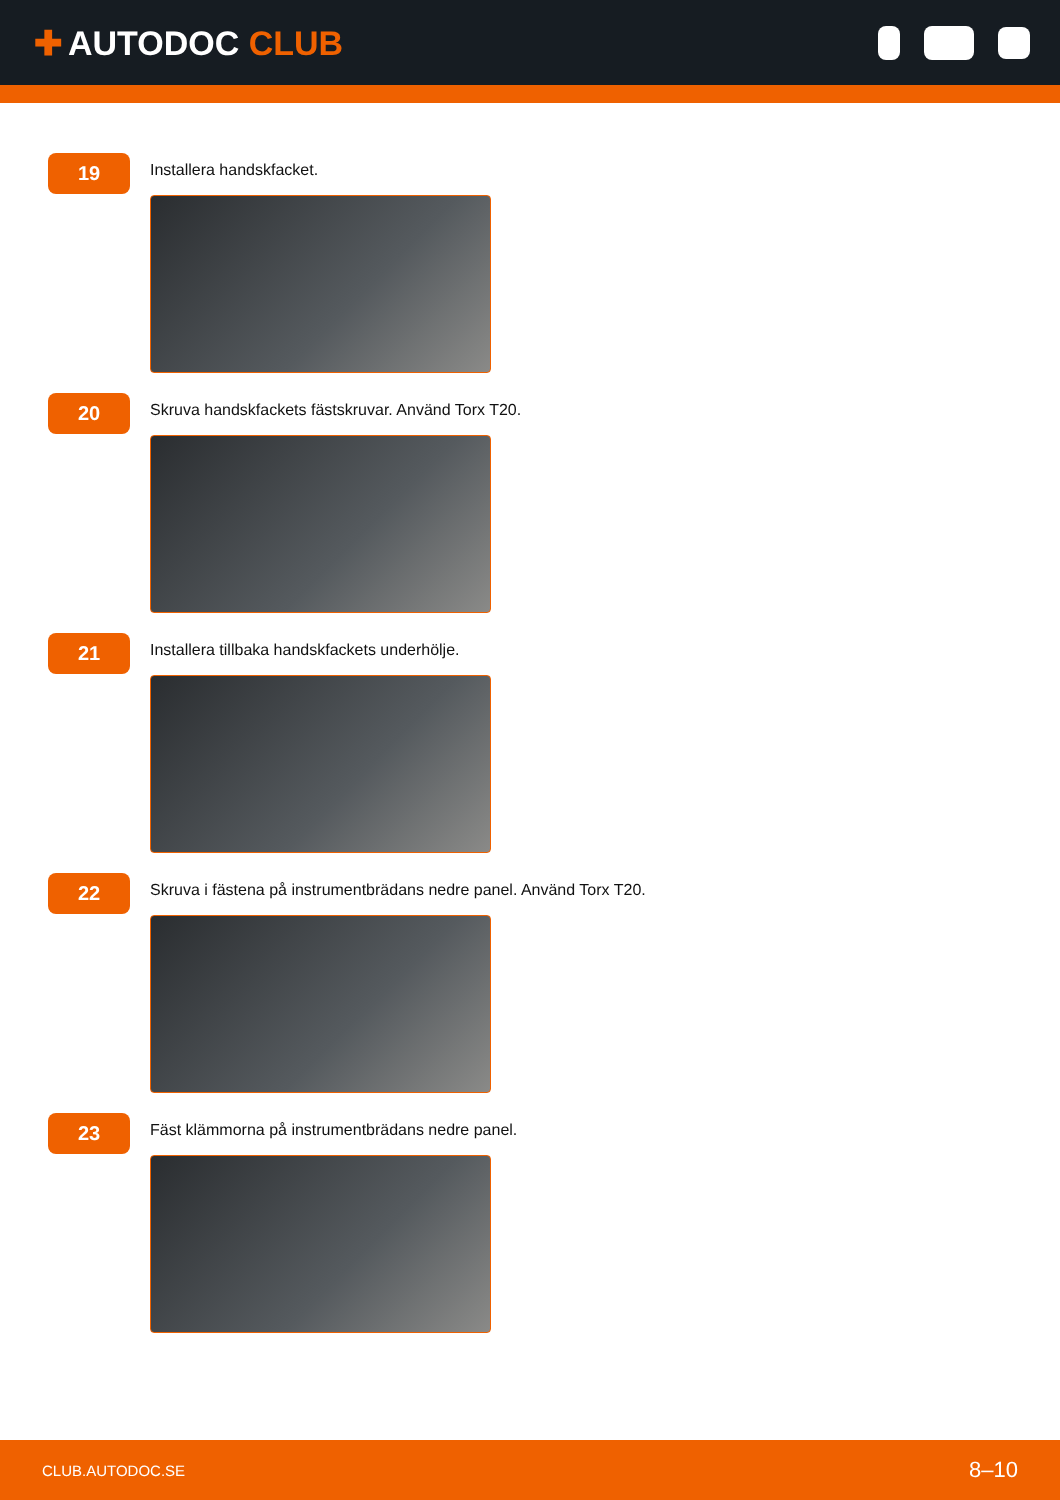✚ AUTODOC CLUB
19
Installera handskfacket.
20
Skruva handskfackets fästskruvar. Använd Torx T20.
21
Installera tillbaka handskfackets underhölje.
22
Skruva i fästena på instrumentbrädans nedre panel. Använd Torx T20.
23
Fäst klämmorna på instrumentbrädans nedre panel.
CLUB.AUTODOC.SE 8–10